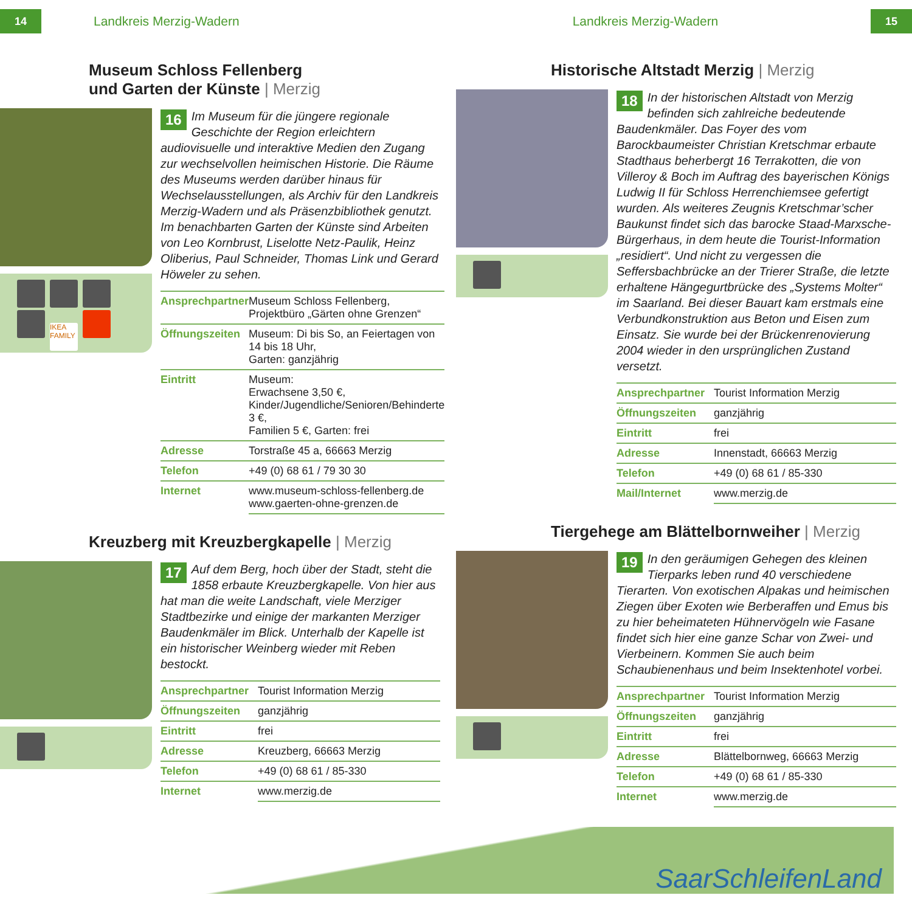14
Landkreis Merzig-Wadern Landkreis Merzig-Wadern
15
Museum Schloss Fellenberg
und Garten der Künste | Merzig
IKEA FAMILY
16 Im Museum für die jüngere regionale Geschichte der Region erleichtern audiovisuelle und interaktive Medien den Zugang zur wechselvollen heimischen Historie. Die Räume des Museums werden darüber hinaus für Wechselausstellungen, als Archiv für den Landkreis Merzig-Wadern und als Präsenzbibliothek genutzt. Im benachbarten Garten der Künste sind Arbeiten von Leo Kornbrust, Liselotte Netz-Paulik, Heinz Oliberius, Paul Schneider, Thomas Link und Gerard Höweler zu sehen.
| Ansprechpartner | Museum Schloss Fellenberg, Projektbüro „Gärten ohne Grenzen“ |
| Öffnungszeiten | Museum: Di bis So, an Feiertagen von 14 bis 18 Uhr, Garten: ganzjährig |
| Eintritt | Museum: Erwachsene 3,50 €, Kinder/Jugendliche/Senioren/Behinderte 3 €, Familien 5 €, Garten: frei |
| Adresse | Torstraße 45 a, 66663 Merzig |
| Telefon | +49 (0) 68 61 / 79 30 30 |
| Internet | www.museum-schloss-fellenberg.de www.gaerten-ohne-grenzen.de |
Kreuzberg mit Kreuzbergkapelle | Merzig
17 Auf dem Berg, hoch über der Stadt, steht die 1858 erbaute Kreuzbergkapelle. Von hier aus hat man die weite Landschaft, viele Merziger Stadtbezirke und einige der markanten Merziger Baudenkmäler im Blick. Unterhalb der Kapelle ist ein historischer Weinberg wieder mit Reben bestockt.
| Ansprechpartner | Tourist Information Merzig |
| Öffnungszeiten | ganzjährig |
| Eintritt | frei |
| Adresse | Kreuzberg, 66663 Merzig |
| Telefon | +49 (0) 68 61 / 85-330 |
| Internet | www.merzig.de |
Historische Altstadt Merzig | Merzig
18 In der historischen Altstadt von Merzig befinden sich zahlreiche bedeutende Baudenkmäler. Das Foyer des vom Barockbaumeister Christian Kretschmar erbaute Stadthaus beherbergt 16 Terrakotten, die von Villeroy & Boch im Auftrag des bayerischen Königs Ludwig II für Schloss Herrenchiemsee gefertigt wurden. Als weiteres Zeugnis Kretschmar’scher Baukunst findet sich das barocke Staad-Marxsche-Bürgerhaus, in dem heute die Tourist-Information „residiert“. Und nicht zu vergessen die Seffersbachbrücke an der Trierer Straße, die letzte erhaltene Hängegurtbrücke des „Systems Molter“ im Saarland. Bei dieser Bauart kam erstmals eine Verbundkonstruktion aus Beton und Eisen zum Einsatz. Sie wurde bei der Brückenrenovierung 2004 wieder in den ursprünglichen Zustand versetzt.
| Ansprechpartner | Tourist Information Merzig |
| Öffnungszeiten | ganzjährig |
| Eintritt | frei |
| Adresse | Innenstadt, 66663 Merzig |
| Telefon | +49 (0) 68 61 / 85-330 |
| Mail/Internet | www.merzig.de |
Tiergehege am Blättelbornweiher | Merzig
19 In den geräumigen Gehegen des kleinen Tierparks leben rund 40 verschiedene Tierarten. Von exotischen Alpakas und heimischen Ziegen über Exoten wie Berberaffen und Emus bis zu hier beheimateten Hühnervögeln wie Fasane findet sich hier eine ganze Schar von Zwei- und Vierbeinern. Kommen Sie auch beim Schaubienenhaus und beim Insektenhotel vorbei.
| Ansprechpartner | Tourist Information Merzig |
| Öffnungszeiten | ganzjährig |
| Eintritt | frei |
| Adresse | Blättelbornweg, 66663 Merzig |
| Telefon | +49 (0) 68 61 / 85-330 |
| Internet | www.merzig.de |
SaarSchleifenLand